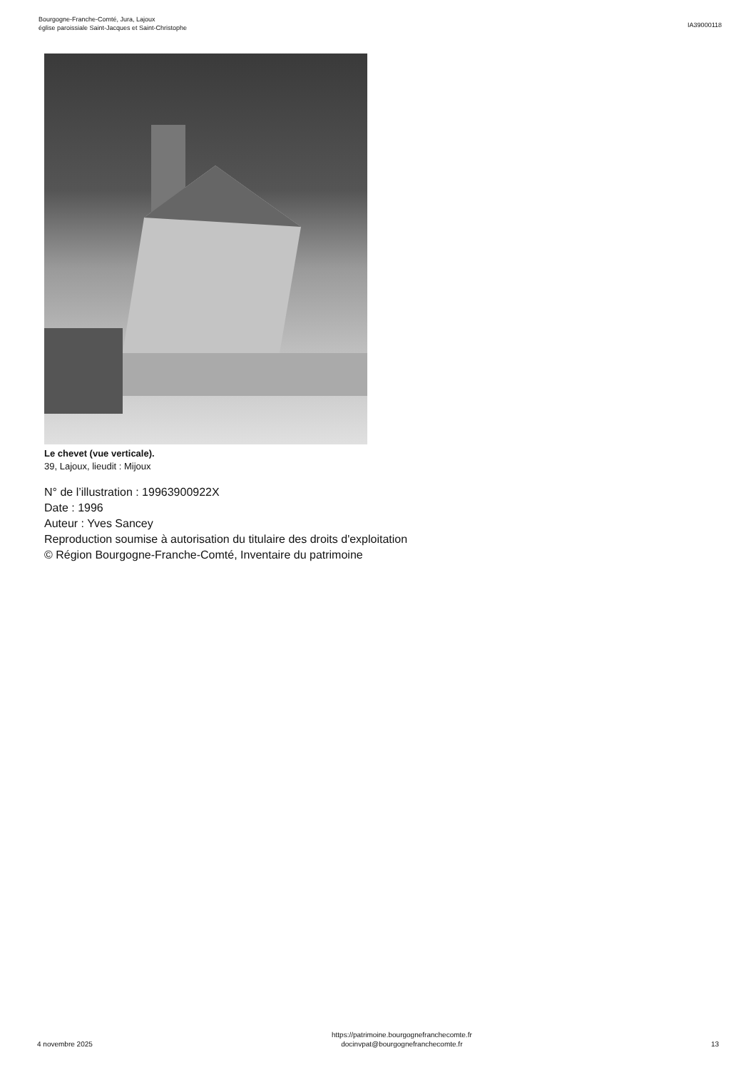Bourgogne-Franche-Comté, Jura, Lajoux
église paroissiale Saint-Jacques et Saint-Christophe
IA39000118
Le chevet (vue verticale).
39, Lajoux, lieudit : Mijoux
N° de l’illustration : 19963900922X
Date : 1996
Auteur : Yves Sancey
Reproduction soumise à autorisation du titulaire des droits d'exploitation
© Région Bourgogne-Franche-Comté, Inventaire du patrimoine
4 novembre 2025
https://patrimoine.bourgognefranchecomte.fr
docinvpat@bourgognefranchecomte.fr
13